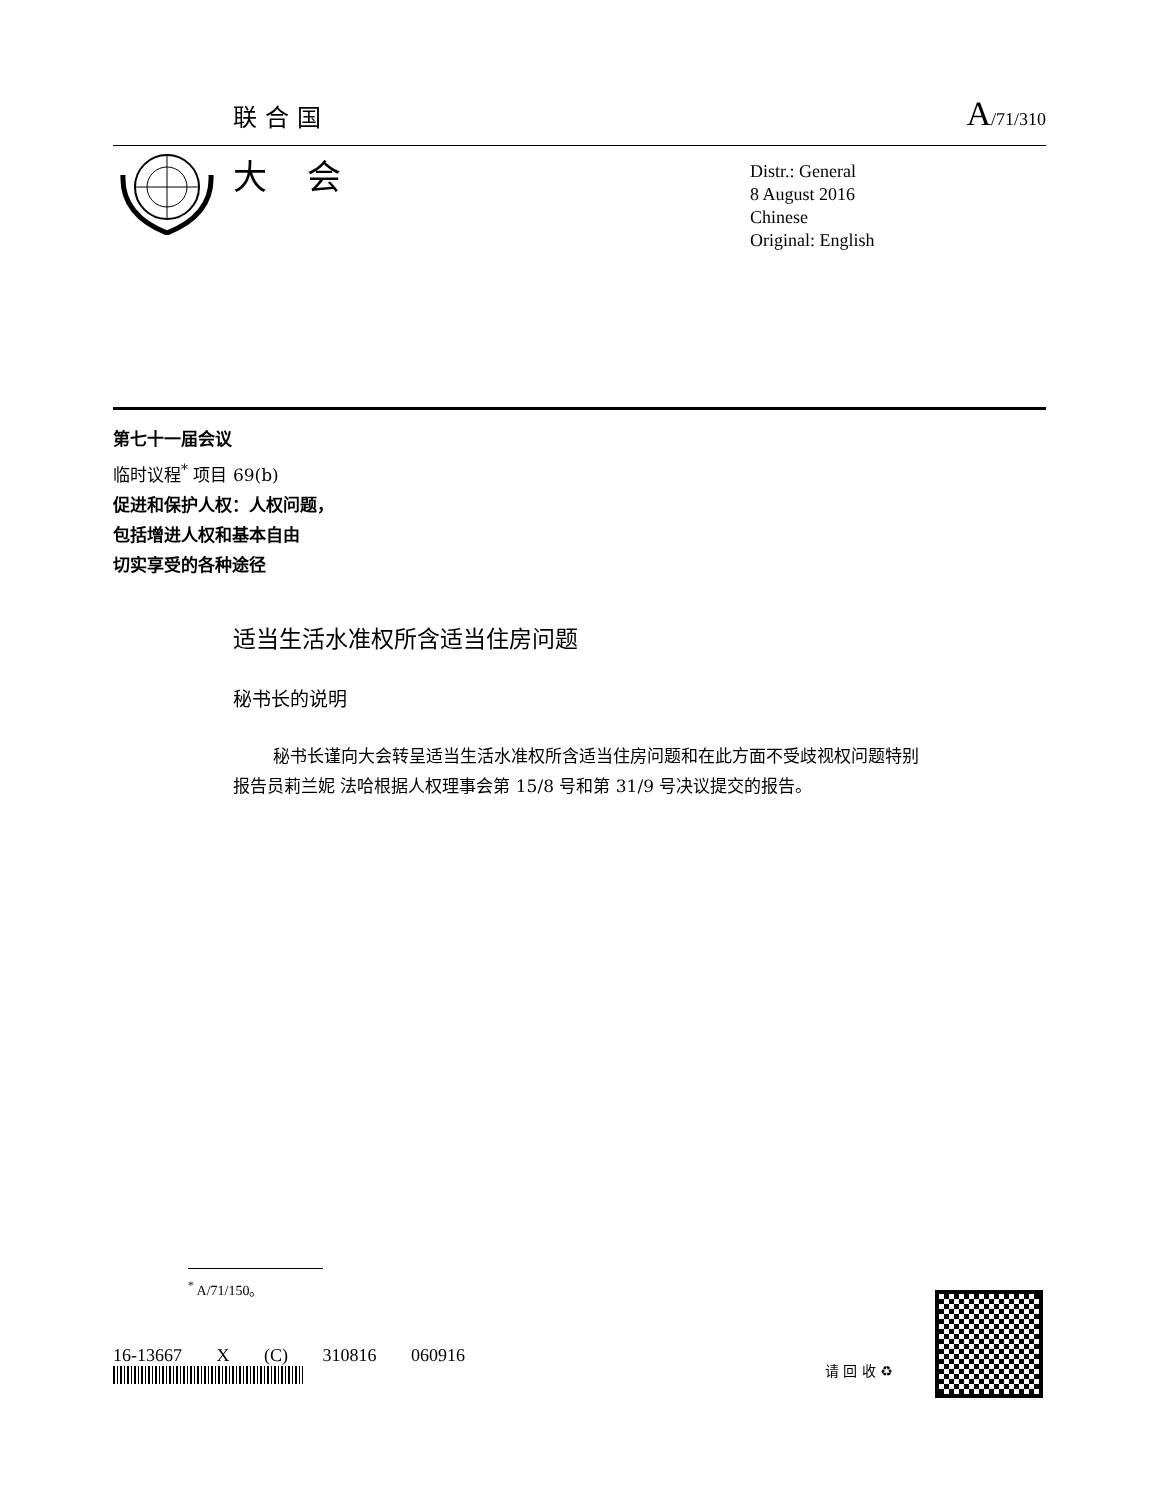联合国 A/71/310
大会
Distr.: General
8 August 2016
Chinese
Original: English
第七十一届会议
临时议程<sup>*</sup> 项目 69(b)
促进和保护人权：人权问题，
包括增进人权和基本自由
切实享受的各种途径
适当生活水准权所含适当住房问题
秘书长的说明
秘书长谨向大会转呈适当生活水准权所含适当住房问题和在此方面不受歧视权问题特别报告员莉兰妮 法哈根据人权理事会第 15/8 号和第 31/9 号决议提交的报告。
<sup>*</sup> A/71/150。
16-13667 X (C) 310816 060916
请 回 收 ♻